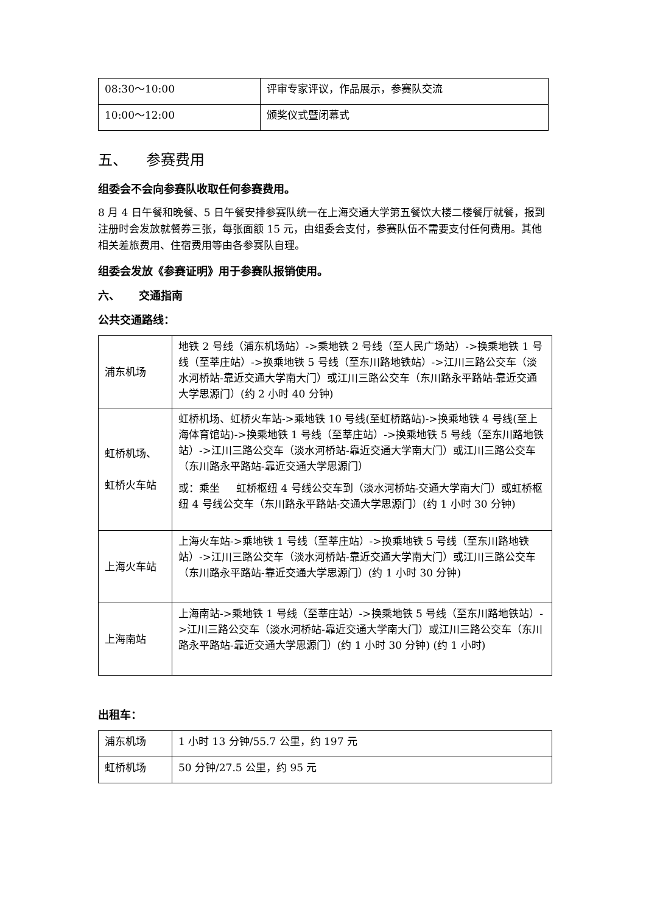| 08:30～10:00 | 评审专家评议，作品展示，参赛队交流 |
| 10:00～12:00 | 颁奖仪式暨闭幕式 |
五、 参赛费用
组委会不会向参赛队收取任何参赛费用。
8 月 4 日午餐和晚餐、5 日午餐安排参赛队统一在上海交通大学第五餐饮大楼二楼餐厅就餐，报到注册时会发放就餐券三张，每张面额 15 元，由组委会支付，参赛队伍不需要支付任何费用。其他相关差旅费用、住宿费用等由各参赛队自理。
组委会发放《参赛证明》用于参赛队报销使用。
六、 交通指南
公共交通路线：
| 浦东机场 | 地铁 2 号线（浦东机场站）->乘地铁 2 号线（至人民广场站）->换乘地铁 1 号线（至莘庄站）->换乘地铁 5 号线（至东川路地铁站）->江川三路公交车（淡水河桥站-靠近交通大学南大门）或江川三路公交车（东川路永平路站-靠近交通大学思源门）(约 2 小时 40 分钟) |
| 虹桥机场、 虹桥火车站 | 虹桥机场、虹桥火车站->乘地铁 10 号线(至虹桥路站)->换乘地铁 4 号线(至上海体育馆站)->换乘地铁 1 号线（至莘庄站）->换乘地铁 5 号线（至东川路地铁站）->江川三路公交车（淡水河桥站-靠近交通大学南大门）或江川三路公交车（东川路永平路站-靠近交通大学思源门） 或：乘坐 虹桥枢纽 4 号线公交车到（淡水河桥站-交通大学南大门）或虹桥枢纽 4 号线公交车（东川路永平路站-交通大学思源门）(约 1 小时 30 分钟) |
| 上海火车站 | 上海火车站->乘地铁 1 号线（至莘庄站）->换乘地铁 5 号线（至东川路地铁站）->江川三路公交车（淡水河桥站-靠近交通大学南大门）或江川三路公交车（东川路永平路站-靠近交通大学思源门）(约 1 小时 30 分钟) |
| 上海南站 | 上海南站->乘地铁 1 号线（至莘庄站）->换乘地铁 5 号线（至东川路地铁站）->江川三路公交车（淡水河桥站-靠近交通大学南大门）或江川三路公交车（东川路永平路站-靠近交通大学思源门）(约 1 小时 30 分钟) (约 1 小时) |
出租车：
| 浦东机场 | 1 小时 13 分钟/55.7 公里，约 197 元 |
| 虹桥机场 | 50 分钟/27.5 公里，约 95 元 |